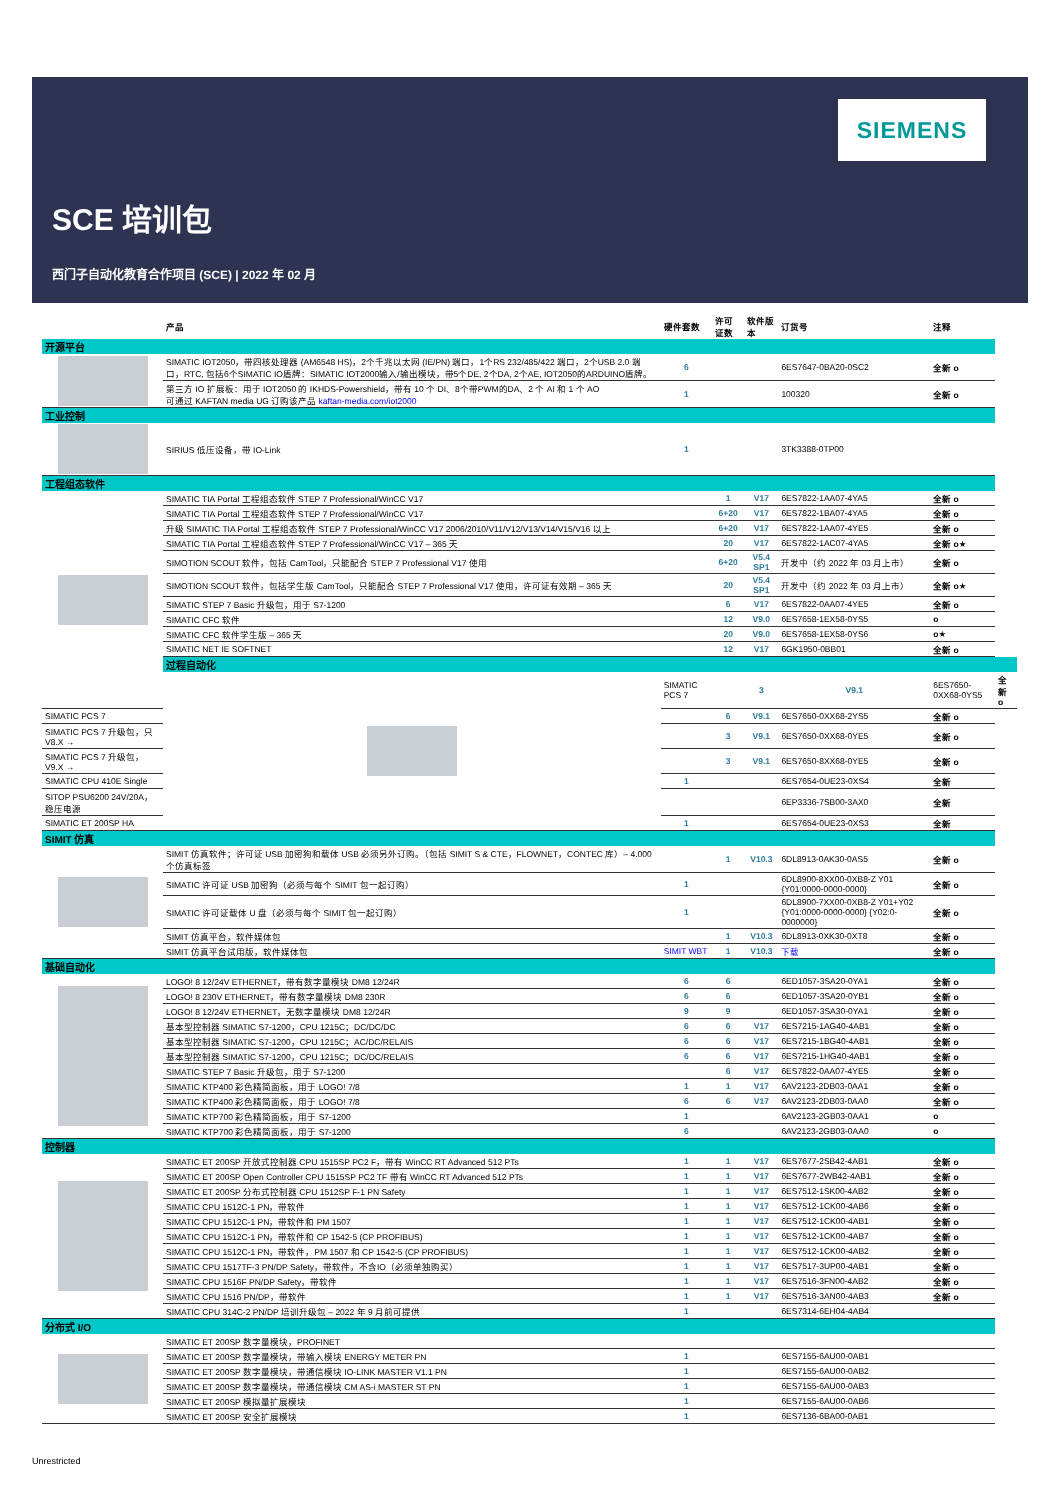SIEMENS
SCE 培训包
西门子自动化教育合作项目 (SCE) | 2022 年 02 月
| | 产品 | 硬件套数 | 许可证数 | 软件版本 | 订货号 | 注释 | |
| --- | --- | --- | --- | --- | --- | --- | --- |
| 开源平台 | | | | | | | |
| | SIMATIC IOT2050，带四核处理器 (AM6548 HS)，2个千兆以太网 (IE/PN) 端口，1个RS 232/485/422 端口，2个USB 2.0 端口，RTC, 包括6个SIMATIC IO盾牌：SIMATIC IOT2000输入/输出模块，带5个DE, 2个DA, 2个AE, IOT2050的ARDUINO盾牌。 | 6 | | | 6ES7647-0BA20-0SC2 | 全新 o | |
| | 第三方 IO 扩展板：用于 IOT2050 的 IKHDS-Powershield，带有 10 个 DI、8个带PWM的DA、2 个 AI 和 1 个 AO 可通过 KAFTAN media UG 订购该产品 kaftan-media.com/iot2000 | 1 | | | 100320 | 全新 o | |
| 工业控制 | | | | | | | |
| | SIRIUS 低压设备，带 IO-Link | 1 | | | 3TK3388-0TP00 | | |
| 工程组态软件 | | | | | | | |
| | SIMATIC TIA Portal 工程组态软件 STEP 7 Professional/WinCC V17 | | 1 | V17 | 6ES7822-1AA07-4YA5 | 全新 o | |
| | SIMATIC TIA Portal 工程组态软件 STEP 7 Professional/WinCC V17 | | 6+20 | V17 | 6ES7822-1BA07-4YA5 | 全新 o | |
| | 升级 SIMATIC TIA Portal 工程组态软件 STEP 7 Professional/WinCC V17 2006/2010/V11/V12/V13/V14/V15/V16 以上 | | 6+20 | V17 | 6ES7822-1AA07-4YE5 | 全新 o | |
| | SIMATIC TIA Portal 工程组态软件 STEP 7 Professional/WinCC V17 – 365 天 | | 20 | V17 | 6ES7822-1AC07-4YA5 | 全新 o★ | |
| | SIMOTION SCOUT 软件，包括 CamTool，只能配合 STEP 7 Professional V17 使用 | | 6+20 | V5.4 SP1 | 开发中（约 2022 年 03 月上市） | 全新 o | |
| | SIMOTION SCOUT 软件，包括学生版 CamTool，只能配合 STEP 7 Professional V17 使用，许可证有效期 – 365 天 | | 20 | V5.4 SP1 | 开发中（约 2022 年 03 月上市） | 全新 o★ | |
| | SIMATIC STEP 7 Basic 升级包，用于 S7-1200 | | 6 | V17 | 6ES7822-0AA07-4YE5 | 全新 o | |
| | SIMATIC CFC 软件 | | 12 | V9.0 | 6ES7658-1EX58-0YS5 | o | |
| | SIMATIC CFC 软件学生版 – 365 天 | | 20 | V9.0 | 6ES7658-1EX58-0YS6 | o★ | |
| | SIMATIC NET IE SOFTNET | | 12 | V17 | 6GK1950-0BB01 | 全新 o | |
| | 过程自动化 | | | | | | |
| | | SIMATIC PCS 7 | | 3 | V9.1 | 6ES7650-0XX68-0YS5 | 全新 o |
| SIMATIC PCS 7 | | | 6 | V9.1 | 6ES7650-0XX68-2YS5 | 全新 o | |
| SIMATIC PCS 7 升级包，只 V8.X → | | | 3 | V9.1 | 6ES7650-0XX68-0YE5 | 全新 o | |
| SIMATIC PCS 7 升级包，V9.X → | | | 3 | V9.1 | 6ES7650-8XX68-0YE5 | 全新 o | |
| SIMATIC CPU 410E Single | | 1 | | | 6ES7654-0UE23-0XS4 | 全新 | |
| SITOP PSU6200 24V/20A，稳压电源 | | | | | 6EP3336-7SB00-3AX0 | 全新 | |
| SIMATIC ET 200SP HA | | 1 | | | 6ES7654-0UE23-0XS3 | 全新 | |
| SIMIT 仿真 | | | | | | | |
| | SIMIT 仿真软件；许可证 USB 加密狗和载体 USB 必须另外订购。（包括 SIMIT S & CTE，FLOWNET，CONTEC 库）– 4.000 个仿真标签 | | 1 | V10.3 | 6DL8913-0AK30-0AS5 | 全新 o | |
| | SIMATIC 许可证 USB 加密狗（必须与每个 SIMIT 包一起订购） | 1 | | | 6DL8900-8XX00-0XB8-Z Y01 {Y01:0000-0000-0000} | 全新 o | |
| | SIMATIC 许可证载体 U 盘（必须与每个 SIMIT 包一起订购） | 1 | | | 6DL8900-7XX00-0XB8-Z Y01+Y02 {Y01:0000-0000-0000} {Y02:0-0000000} | 全新 o | |
| | SIMIT 仿真平台，软件媒体包 | | 1 | V10.3 | 6DL8913-0XK30-0XT8 | 全新 o | |
| | SIMIT 仿真平台试用版，软件媒体包 | SIMIT WBT | 1 | V10.3 | 下载 | 全新 o | |
| 基础自动化 | | | | | | | |
| | LOGO! 8 12/24V ETHERNET，带有数字量模块 DM8 12/24R | 6 | 6 | | 6ED1057-3SA20-0YA1 | 全新 o | |
| | LOGO! 8 230V ETHERNET，带有数字量模块 DM8 230R | 6 | 6 | | 6ED1057-3SA20-0YB1 | 全新 o | |
| | LOGO! 8 12/24V ETHERNET，无数字量模块 DM8 12/24R | 9 | 9 | | 6ED1057-3SA30-0YA1 | 全新 o | |
| | 基本型控制器 SIMATIC S7-1200，CPU 1215C；DC/DC/DC | 6 | 6 | V17 | 6ES7215-1AG40-4AB1 | 全新 o | |
| | 基本型控制器 SIMATIC S7-1200，CPU 1215C；AC/DC/RELAIS | 6 | 6 | V17 | 6ES7215-1BG40-4AB1 | 全新 o | |
| | 基本型控制器 SIMATIC S7-1200，CPU 1215C；DC/DC/RELAIS | 6 | 6 | V17 | 6ES7215-1HG40-4AB1 | 全新 o | |
| | SIMATIC STEP 7 Basic 升级包，用于 S7-1200 | | 6 | V17 | 6ES7822-0AA07-4YE5 | 全新 o | |
| | SIMATIC KTP400 彩色精简面板，用于 LOGO! 7/8 | 1 | 1 | V17 | 6AV2123-2DB03-0AA1 | 全新 o | |
| | SIMATIC KTP400 彩色精简面板，用于 LOGO! 7/8 | 6 | 6 | V17 | 6AV2123-2DB03-0AA0 | 全新 o | |
| | SIMATIC KTP700 彩色精简面板，用于 S7-1200 | 1 | | | 6AV2123-2GB03-0AA1 | o | |
| | SIMATIC KTP700 彩色精简面板，用于 S7-1200 | 6 | | | 6AV2123-2GB03-0AA0 | o | |
| 控制器 | | | | | | | |
| | SIMATIC ET 200SP 开放式控制器 CPU 1515SP PC2 F，带有 WinCC RT Advanced 512 PTs | 1 | 1 | V17 | 6ES7677-2SB42-4AB1 | 全新 o | |
| | SIMATIC ET 200SP Open Controller CPU 1515SP PC2 TF 带有 WinCC RT Advanced 512 PTs | 1 | 1 | V17 | 6ES7677-2WB42-4AB1 | 全新 o | |
| | SIMATIC ET 200SP 分布式控制器 CPU 1512SP F-1 PN Safety | 1 | 1 | V17 | 6ES7512-1SK00-4AB2 | 全新 o | |
| | SIMATIC CPU 1512C-1 PN，带软件 | 1 | 1 | V17 | 6ES7512-1CK00-4AB6 | 全新 o | |
| | SIMATIC CPU 1512C-1 PN，带软件和 PM 1507 | 1 | 1 | V17 | 6ES7512-1CK00-4AB1 | 全新 o | |
| | SIMATIC CPU 1512C-1 PN，带软件和 CP 1542-5 (CP PROFIBUS) | 1 | 1 | V17 | 6ES7512-1CK00-4AB7 | 全新 o | |
| | SIMATIC CPU 1512C-1 PN，带软件，PM 1507 和 CP 1542-5 (CP PROFIBUS) | 1 | 1 | V17 | 6ES7512-1CK00-4AB2 | 全新 o | |
| | SIMATIC CPU 1517TF-3 PN/DP Safety，带软件，不含IO（必须单独购买） | 1 | 1 | V17 | 6ES7517-3UP00-4AB1 | 全新 o | |
| | SIMATIC CPU 1516F PN/DP Safety，带软件 | 1 | 1 | V17 | 6ES7516-3FN00-4AB2 | 全新 o | |
| | SIMATIC CPU 1516 PN/DP，带软件 | 1 | 1 | V17 | 6ES7516-3AN00-4AB3 | 全新 o | |
| | SIMATIC CPU 314C-2 PN/DP 培训升级包 – 2022 年 9 月前可提供 | 1 | | | 6ES7314-6EH04-4AB4 | | |
| 分布式 I/O | | | | | | | |
| | SIMATIC ET 200SP 数字量模块，PROFINET | | | | | | |
| | SIMATIC ET 200SP 数字量模块，带输入模块 ENERGY METER PN | 1 | | | 6ES7155-6AU00-0AB1 | | |
| | SIMATIC ET 200SP 数字量模块，带通信模块 IO-LINK MASTER V1.1 PN | 1 | | | 6ES7155-6AU00-0AB2 | | |
| | SIMATIC ET 200SP 数字量模块，带通信模块 CM AS-i MASTER ST PN | 1 | | | 6ES7155-6AU00-0AB3 | | |
| | SIMATIC ET 200SP 模拟量扩展模块 | 1 | | | 6ES7155-6AU00-0AB6 | | |
| | SIMATIC ET 200SP 安全扩展模块 | 1 | | | 6ES7136-6BA00-0AB1 | | |
Unrestricted